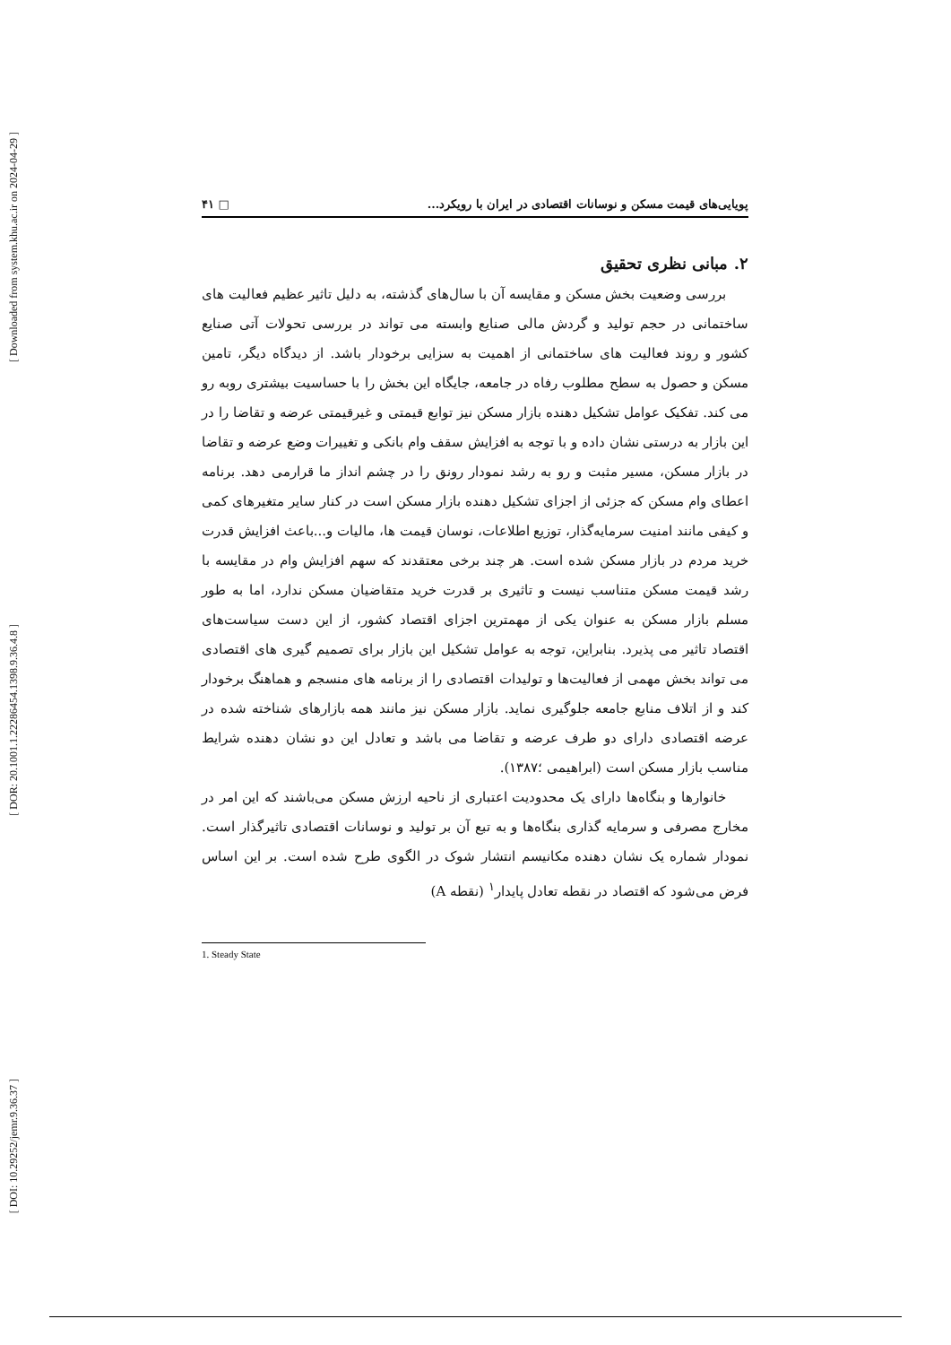[ Downloaded from system.khu.ac.ir on 2024-04-29 ]
[ DOR: 20.1001.1.22286454.1398.9.36.4.8 ]
[ DOI: 10.29252/jemr.9.36.37 ]
پویایی‌های قیمت مسکن و نوسانات اقتصادی در ایران با رویکرد... □ ۴۱
۲. مبانی نظری تحقیق
بررسی وضعیت بخش مسکن و مقایسه آن با سال‌های گذشته، به دلیل تاثیر عظیم فعالیت های ساختمانی در حجم تولید و گردش مالی صنایع وابسته می تواند در بررسی تحولات آتی صنایع کشور و روند فعالیت های ساختمانی از اهمیت به سزایی برخودار باشد. از دیدگاه دیگر، تامین مسکن و حصول به سطح مطلوب رفاه در جامعه، جایگاه این بخش را با حساسیت بیشتری روبه رو می کند. تفکیک عوامل تشکیل دهنده بازار مسکن نیز توابع قیمتی و غیرقیمتی عرضه و تقاضا را در این بازار به درستی نشان داده و با توجه به افزایش سقف وام بانکی و تغییرات وضع عرضه و تقاضا در بازار مسکن، مسیر مثبت و رو به رشد نمودار رونق را در چشم انداز ما قرارمی دهد. برنامه اعطای وام مسکن که جزئی از اجزای تشکیل دهنده بازار مسکن است در کنار سایر متغیرهای کمی و کیفی مانند امنیت سرمایه‌گذار، توزیع اطلاعات، نوسان قیمت ها، مالیات و...باعث افزایش قدرت خرید مردم در بازار مسکن شده است. هر چند برخی معتقدند که سهم افزایش وام در مقایسه با رشد قیمت مسکن متناسب نیست و تاثیری بر قدرت خرید متقاضیان مسکن ندارد، اما به طور مسلم بازار مسکن به عنوان یکی از مهمترین اجزای اقتصاد کشور، از این دست سیاست‌های اقتصاد تاثیر می پذیرد. بنابراین، توجه به عوامل تشکیل این بازار برای تصمیم گیری های اقتصادی می تواند بخش مهمی از فعالیت‌ها و تولیدات اقتصادی را از برنامه های منسجم و هماهنگ برخودار کند و از اتلاف منابع جامعه جلوگیری نماید. بازار مسکن نیز مانند همه بازارهای شناخته شده در عرضه اقتصادی دارای دو طرف عرضه و تقاضا می باشد و تعادل این دو نشان دهنده شرایط مناسب بازار مسکن است (ابراهیمی ؛۱۳۸۷).
خانوارها و بنگاه‌ها دارای یک محدودیت اعتباری از ناحیه ارزش مسکن می‌باشند که این امر در مخارج مصرفی و سرمایه گذاری بنگاه‌ها و به تبع آن بر تولید و نوسانات اقتصادی تاثیرگذار است. نمودار شماره یک نشان دهنده مکانیسم انتشار شوک در الگوی طرح شده است. بر این اساس فرض می‌شود که اقتصاد در نقطه تعادل پایدار<sup>۱</sup> (نقطه A)
1. Steady State